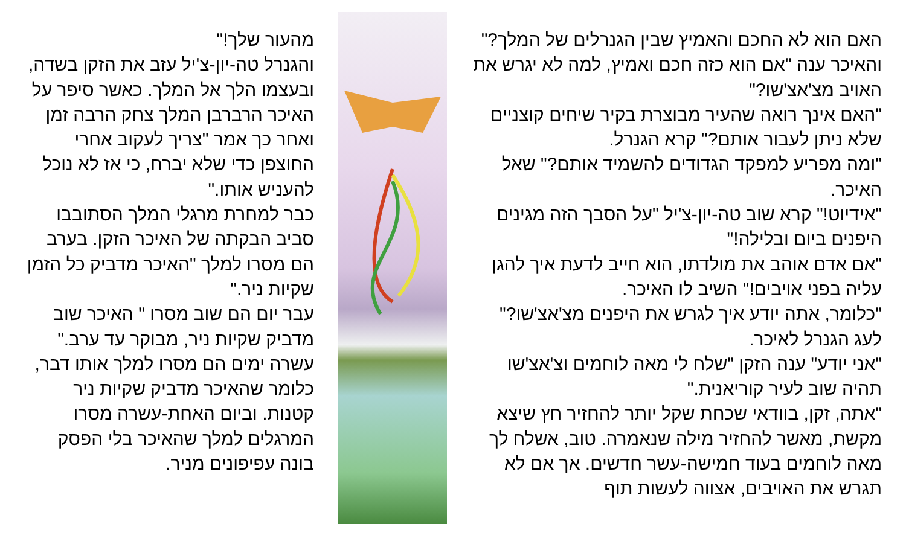האם הוא לא החכם והאמיץ שבין הגנרלים של המלך?"
והאיכר ענה "אם הוא כזה חכם ואמיץ, למה לא יגרש את האויב מצ'אצ'שו?"
"האם אינך רואה שהעיר מבוצרת בקיר שיחים קוצניים שלא ניתן לעבור אותם?" קרא הגנרל.
"ומה מפריע למפקד הגדודים להשמיד אותם?" שאל האיכר.
"אידיוט!" קרא שוב טה-יון-צ'יל "על הסבך הזה מגינים היפנים ביום ובלילה!"
"אם אדם אוהב את מולדתו, הוא חייב לדעת איך להגן עליה בפני אויבים!" השיב לו האיכר.
"כלומר, אתה יודע איך לגרש את היפנים מצ'אצ'שו?" לעג הגנרל לאיכר.
"אני יודע" ענה הזקן "שלח לי מאה לוחמים וצ'אצ'שו תהיה שוב לעיר קוריאנית."
"אתה, זקן, בוודאי שכחת שקל יותר להחזיר חץ שיצא מקשת, מאשר להחזיר מילה שנאמרה. טוב, אשלח לך מאה לוחמים בעוד חמישה-עשר חדשים. אך אם לא תגרש את האויבים, אצווה לעשות תוף
מהעור שלך!"
והגנרל טה-יון-צ'יל עזב את הזקן בשדה, ובעצמו הלך אל המלך. כאשר סיפר על האיכר הרברבן המלך צחק הרבה זמן ואחר כך אמר "צריך לעקוב אחרי החוצפן כדי שלא יברח, כי אז לא נוכל להעניש אותו."
כבר למחרת מרגלי המלך הסתובבו סביב הבקתה של האיכר הזקן. בערב הם מסרו למלך "האיכר מדביק כל הזמן שקיות ניר."
עבר יום הם שוב מסרו " האיכר שוב מדביק שקיות ניר, מבוקר עד ערב."
עשרה ימים הם מסרו למלך אותו דבר, כלומר שהאיכר מדביק שקיות ניר קטנות. וביום האחת-עשרה מסרו המרגלים למלך שהאיכר בלי הפסק בונה עפיפונים מניר.